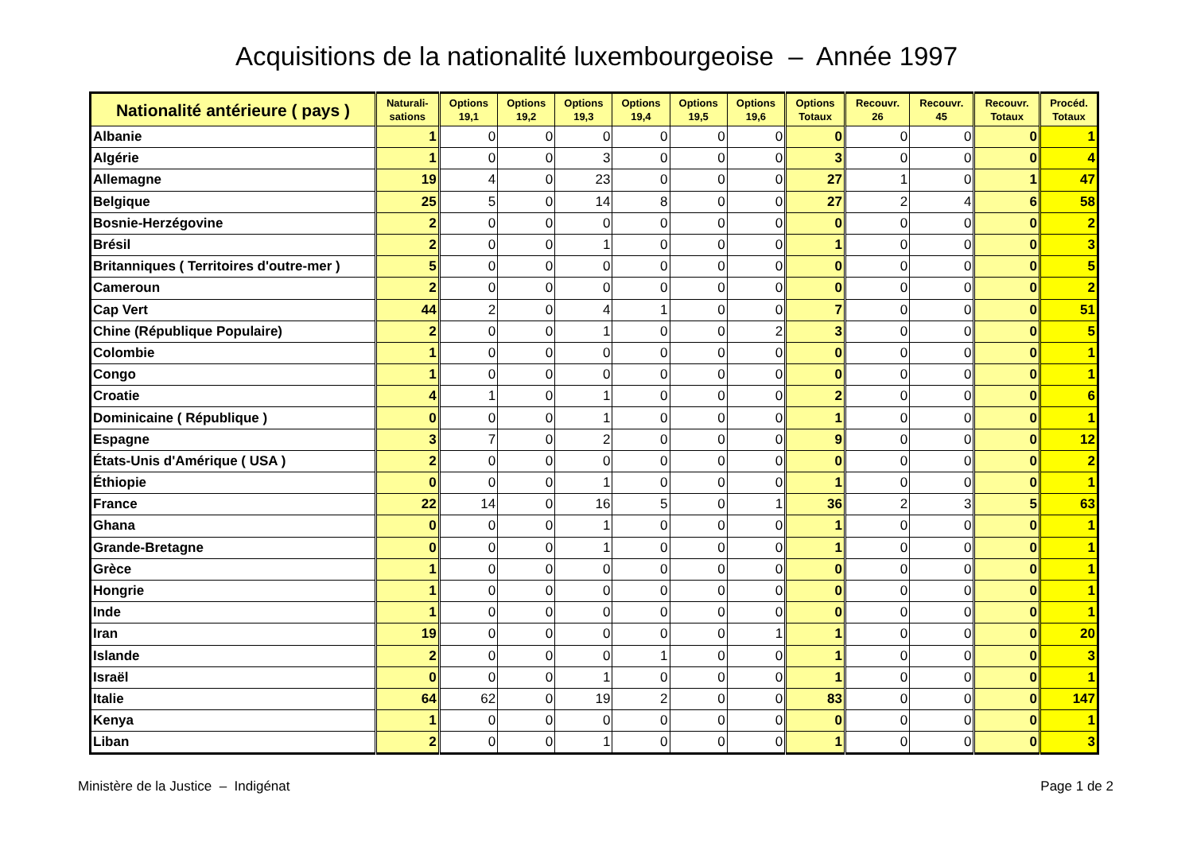Acquisitions de la nationalité luxembourgeoise – Année 1997
| Nationalité antérieure ( pays ) | Naturali- sations | Options 19,1 | Options 19,2 | Options 19,3 | Options 19,4 | Options 19,5 | Options 19,6 | Options Totaux | Recouvr. 26 | Recouvr. 45 | Recouvr. Totaux | Procéd. Totaux |
| --- | --- | --- | --- | --- | --- | --- | --- | --- | --- | --- | --- | --- |
| Albanie | 1 | 0 | 0 | 0 | 0 | 0 | 0 | 0 | 0 | 0 | 0 | 1 |
| Algérie | 1 | 0 | 0 | 3 | 0 | 0 | 0 | 3 | 0 | 0 | 0 | 4 |
| Allemagne | 19 | 4 | 0 | 23 | 0 | 0 | 0 | 27 | 1 | 0 | 1 | 47 |
| Belgique | 25 | 5 | 0 | 14 | 8 | 0 | 0 | 27 | 2 | 4 | 6 | 58 |
| Bosnie-Herzégovine | 2 | 0 | 0 | 0 | 0 | 0 | 0 | 0 | 0 | 0 | 0 | 2 |
| Brésil | 2 | 0 | 0 | 1 | 0 | 0 | 0 | 1 | 0 | 0 | 0 | 3 |
| Britanniques ( Territoires d'outre-mer ) | 5 | 0 | 0 | 0 | 0 | 0 | 0 | 0 | 0 | 0 | 0 | 5 |
| Cameroun | 2 | 0 | 0 | 0 | 0 | 0 | 0 | 0 | 0 | 0 | 0 | 2 |
| Cap Vert | 44 | 2 | 0 | 4 | 1 | 0 | 0 | 7 | 0 | 0 | 0 | 51 |
| Chine (République Populaire) | 2 | 0 | 0 | 1 | 0 | 0 | 2 | 3 | 0 | 0 | 0 | 5 |
| Colombie | 1 | 0 | 0 | 0 | 0 | 0 | 0 | 0 | 0 | 0 | 0 | 1 |
| Congo | 1 | 0 | 0 | 0 | 0 | 0 | 0 | 0 | 0 | 0 | 0 | 1 |
| Croatie | 4 | 1 | 0 | 1 | 0 | 0 | 0 | 2 | 0 | 0 | 0 | 6 |
| Dominicaine ( République ) | 0 | 0 | 0 | 1 | 0 | 0 | 0 | 1 | 0 | 0 | 0 | 1 |
| Espagne | 3 | 7 | 0 | 2 | 0 | 0 | 0 | 9 | 0 | 0 | 0 | 12 |
| États-Unis d'Amérique ( USA ) | 2 | 0 | 0 | 0 | 0 | 0 | 0 | 0 | 0 | 0 | 0 | 2 |
| Éthiopie | 0 | 0 | 0 | 1 | 0 | 0 | 0 | 1 | 0 | 0 | 0 | 1 |
| France | 22 | 14 | 0 | 16 | 5 | 0 | 1 | 36 | 2 | 3 | 5 | 63 |
| Ghana | 0 | 0 | 0 | 1 | 0 | 0 | 0 | 1 | 0 | 0 | 0 | 1 |
| Grande-Bretagne | 0 | 0 | 0 | 1 | 0 | 0 | 0 | 1 | 0 | 0 | 0 | 1 |
| Grèce | 1 | 0 | 0 | 0 | 0 | 0 | 0 | 0 | 0 | 0 | 0 | 1 |
| Hongrie | 1 | 0 | 0 | 0 | 0 | 0 | 0 | 0 | 0 | 0 | 0 | 1 |
| Inde | 1 | 0 | 0 | 0 | 0 | 0 | 0 | 0 | 0 | 0 | 0 | 1 |
| Iran | 19 | 0 | 0 | 0 | 0 | 0 | 1 | 1 | 0 | 0 | 0 | 20 |
| Islande | 2 | 0 | 0 | 0 | 1 | 0 | 0 | 1 | 0 | 0 | 0 | 3 |
| Israël | 0 | 0 | 0 | 1 | 0 | 0 | 0 | 1 | 0 | 0 | 0 | 1 |
| Italie | 64 | 62 | 0 | 19 | 2 | 0 | 0 | 83 | 0 | 0 | 0 | 147 |
| Kenya | 1 | 0 | 0 | 0 | 0 | 0 | 0 | 0 | 0 | 0 | 0 | 1 |
| Liban | 2 | 0 | 0 | 1 | 0 | 0 | 0 | 1 | 0 | 0 | 0 | 3 |
Ministère de la Justice – Indigénat Page 1 de 2